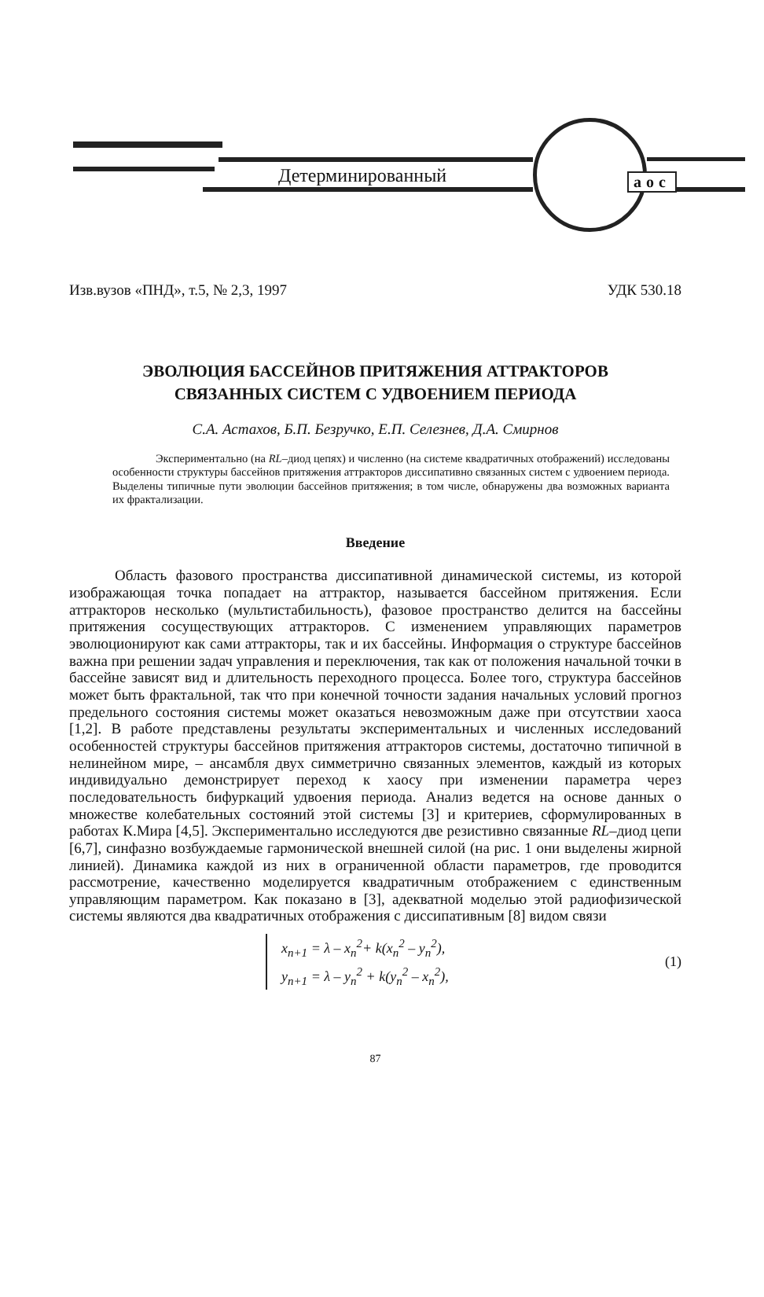Детерминированный аос
Изв.вузов «ПНД», т.5, № 2,3, 1997 УДК 530.18
ЭВОЛЮЦИЯ БАССЕЙНОВ ПРИТЯЖЕНИЯ АТТРАКТОРОВ
СВЯЗАННЫХ СИСТЕМ С УДВОЕНИЕМ ПЕРИОДА
С.А. Астахов, Б.П. Безручко, Е.П. Селезнев, Д.А. Смирнов
Экспериментально (на RL–диод цепях) и численно (на системе квадратичных отображений) исследованы особенности структуры бассейнов притяжения аттракторов диссипативно связанных систем с удвоением периода. Выделены типичные пути эволюции бассейнов притяжения; в том числе, обнаружены два возможных варианта их фрактализации.
Введение
Область фазового пространства диссипативной динамической системы, из которой изображающая точка попадает на аттрактор, называется бассейном притяжения. Если аттракторов несколько (мультистабильность), фазовое пространство делится на бассейны притяжения сосуществующих аттракторов. С изменением управляющих параметров эволюционируют как сами аттракторы, так и их бассейны. Информация о структуре бассейнов важна при решении задач управления и переключения, так как от положения начальной точки в бассейне зависят вид и длительность переходного процесса. Более того, структура бассейнов может быть фрактальной, так что при конечной точности задания начальных условий прогноз предельного состояния системы может оказаться невозможным даже при отсутствии хаоса [1,2]. В работе представлены результаты экспериментальных и численных исследований особенностей структуры бассейнов притяжения аттракторов системы, достаточно типичной в нелинейном мире, – ансамбля двух симметрично связанных элементов, каждый из которых индивидуально демонстрирует переход к хаосу при изменении параметра через последовательность бифуркаций удвоения периода. Анализ ведется на основе данных о множестве колебательных состояний этой системы [3] и критериев, сформулированных в работах К.Мира [4,5]. Экспериментально исследуются две резистивно связанные RL–диод цепи [6,7], синфазно возбуждаемые гармонической внешней силой (на рис. 1 они выделены жирной линией). Динамика каждой из них в ограниченной области параметров, где проводится рассмотрение, качественно моделируется квадратичным отображением с единственным управляющим параметром. Как показано в [3], адекватной моделью этой радиофизической системы являются два квадратичных отображения с диссипативным [8] видом связи
x<sub>n+1</sub> = λ – x<sub>n</sub><sup>2</sup>+ k(x<sub>n</sub><sup>2</sup> – y<sub>n</sub><sup>2</sup>),
y<sub>n+1</sub> = λ – y<sub>n</sub><sup>2</sup> + k(y<sub>n</sub><sup>2</sup> – x<sub>n</sub><sup>2</sup>),
(1)
87